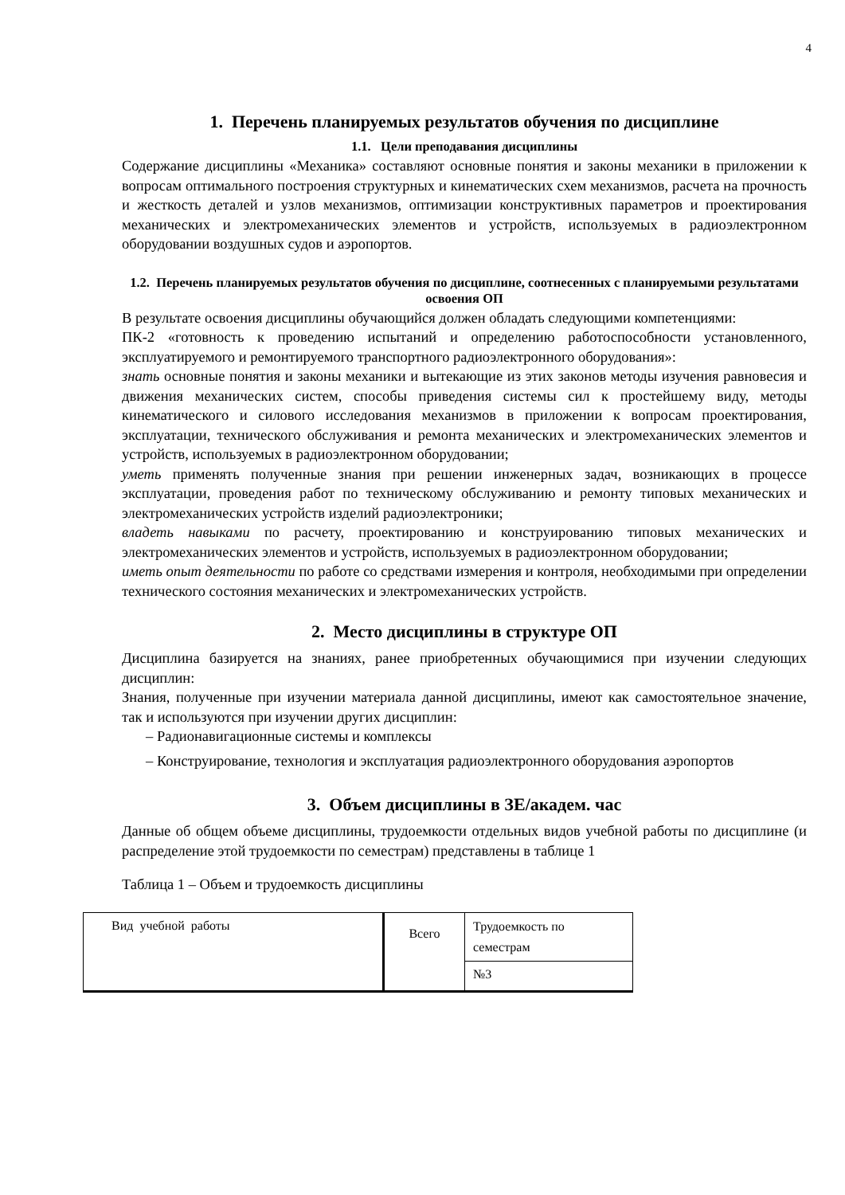4
1. Перечень планируемых результатов обучения по дисциплине
1.1. Цели преподавания дисциплины
Содержание дисциплины «Механика» составляют основные понятия и законы механики в приложении к вопросам оптимального построения структурных и кинематических схем механизмов, расчета на прочность и жесткость деталей и узлов механизмов, оптимизации конструктивных параметров и проектирования механических и электромеханических элементов и устройств, используемых в радиоэлектронном оборудовании воздушных судов и аэропортов.
1.2. Перечень планируемых результатов обучения по дисциплине, соотнесенных с планируемыми результатами освоения ОП
В результате освоения дисциплины обучающийся должен обладать следующими компетенциями:
ПК-2 «готовность к проведению испытаний и определению работоспособности установленного, эксплуатируемого и ремонтируемого транспортного радиоэлектронного оборудования»:
знать основные понятия и законы механики и вытекающие из этих законов методы изучения равновесия и движения механических систем, способы приведения системы сил к простейшему виду, методы кинематического и силового исследования механизмов в приложении к вопросам проектирования, эксплуатации, технического обслуживания и ремонта механических и электромеханических элементов и устройств, используемых в радиоэлектронном оборудовании;
уметь применять полученные знания при решении инженерных задач, возникающих в процессе эксплуатации, проведения работ по техническому обслуживанию и ремонту типовых механических и электромеханических устройств изделий радиоэлектроники;
владеть навыками по расчету, проектированию и конструированию типовых механических и электромеханических элементов и устройств, используемых в радиоэлектронном оборудовании;
иметь опыт деятельности по работе со средствами измерения и контроля, необходимыми при определении технического состояния механических и электромеханических устройств.
2. Место дисциплины в структуре ОП
Дисциплина базируется на знаниях, ранее приобретенных обучающимися при изучении следующих дисциплин:
Знания, полученные при изучении материала данной дисциплины, имеют как самостоятельное значение, так и используются при изучении других дисциплин:
– Радионавигационные системы и комплексы
– Конструирование, технология и эксплуатация радиоэлектронного оборудования аэропортов
3. Объем дисциплины в ЗЕ/академ. час
Данные об общем объеме дисциплины, трудоемкости отдельных видов учебной работы по дисциплине (и распределение этой трудоемкости по семестрам) представлены в таблице 1
Таблица 1 – Объем и трудоемкость дисциплины
| Вид учебной работы | Всего | Трудоемкость по семестрам |
| | | №3 |